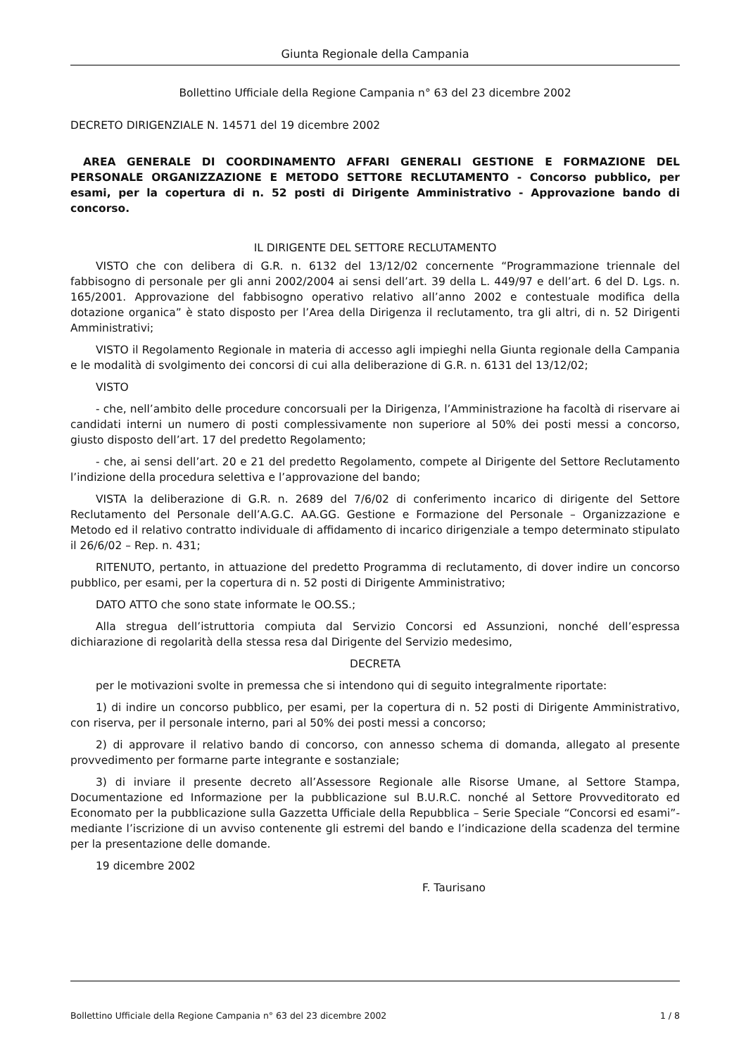Giunta Regionale della Campania
Bollettino Ufficiale della Regione Campania n° 63 del 23 dicembre 2002
DECRETO DIRIGENZIALE N. 14571 del 19 dicembre 2002
AREA GENERALE DI COORDINAMENTO AFFARI GENERALI GESTIONE E FORMAZIONE DEL PERSONALE ORGANIZZAZIONE E METODO SETTORE RECLUTAMENTO - Concorso pubblico, per esami, per la copertura di n. 52 posti di Dirigente Amministrativo - Approvazione bando di concorso.
IL DIRIGENTE DEL SETTORE RECLUTAMENTO
VISTO che con delibera di G.R. n. 6132 del 13/12/02 concernente “Programmazione triennale del fabbisogno di personale per gli anni 2002/2004 ai sensi dell’art. 39 della L. 449/97 e dell’art. 6 del D. Lgs. n. 165/2001. Approvazione del fabbisogno operativo relativo all’anno 2002 e contestuale modifica della dotazione organica” è stato disposto per l’Area della Dirigenza il reclutamento, tra gli altri, di n. 52 Dirigenti Amministrativi;
VISTO il Regolamento Regionale in materia di accesso agli impieghi nella Giunta regionale della Campania e le modalità di svolgimento dei concorsi di cui alla deliberazione di G.R. n. 6131 del 13/12/02;
VISTO
- che, nell’ambito delle procedure concorsuali per la Dirigenza, l’Amministrazione ha facoltà di riservare ai candidati interni un numero di posti complessivamente non superiore al 50% dei posti messi a concorso, giusto disposto dell’art. 17 del predetto Regolamento;
- che, ai sensi dell’art. 20 e 21 del predetto Regolamento, compete al Dirigente del Settore Reclutamento l’indizione della procedura selettiva e l’approvazione del bando;
VISTA la deliberazione di G.R. n. 2689 del 7/6/02 di conferimento incarico di dirigente del Settore Reclutamento del Personale dell’A.G.C. AA.GG. Gestione e Formazione del Personale – Organizzazione e Metodo ed il relativo contratto individuale di affidamento di incarico dirigenziale a tempo determinato stipulato il 26/6/02 – Rep. n. 431;
RITENUTO, pertanto, in attuazione del predetto Programma di reclutamento, di dover indire un concorso pubblico, per esami, per la copertura di n. 52 posti di Dirigente Amministrativo;
DATO ATTO che sono state informate le OO.SS.;
Alla stregua dell’istruttoria compiuta dal Servizio Concorsi ed Assunzioni, nonché dell’espressa dichiarazione di regolarità della stessa resa dal Dirigente del Servizio medesimo,
DECRETA
per le motivazioni svolte in premessa che si intendono qui di seguito integralmente riportate:
1) di indire un concorso pubblico, per esami, per la copertura di n. 52 posti di Dirigente Amministrativo, con riserva, per il personale interno, pari al 50% dei posti messi a concorso;
2) di approvare il relativo bando di concorso, con annesso schema di domanda, allegato al presente provvedimento per formarne parte integrante e sostanziale;
3) di inviare il presente decreto all’Assessore Regionale alle Risorse Umane, al Settore Stampa, Documentazione ed Informazione per la pubblicazione sul B.U.R.C. nonché al Settore Provveditorato ed Economato per la pubblicazione sulla Gazzetta Ufficiale della Repubblica – Serie Speciale “Concorsi ed esami”- mediante l’iscrizione di un avviso contenente gli estremi del bando e l’indicazione della scadenza del termine per la presentazione delle domande.
19 dicembre 2002
F. Taurisano
Bollettino Ufficiale della Regione Campania n° 63 del 23 dicembre 2002 1 / 8